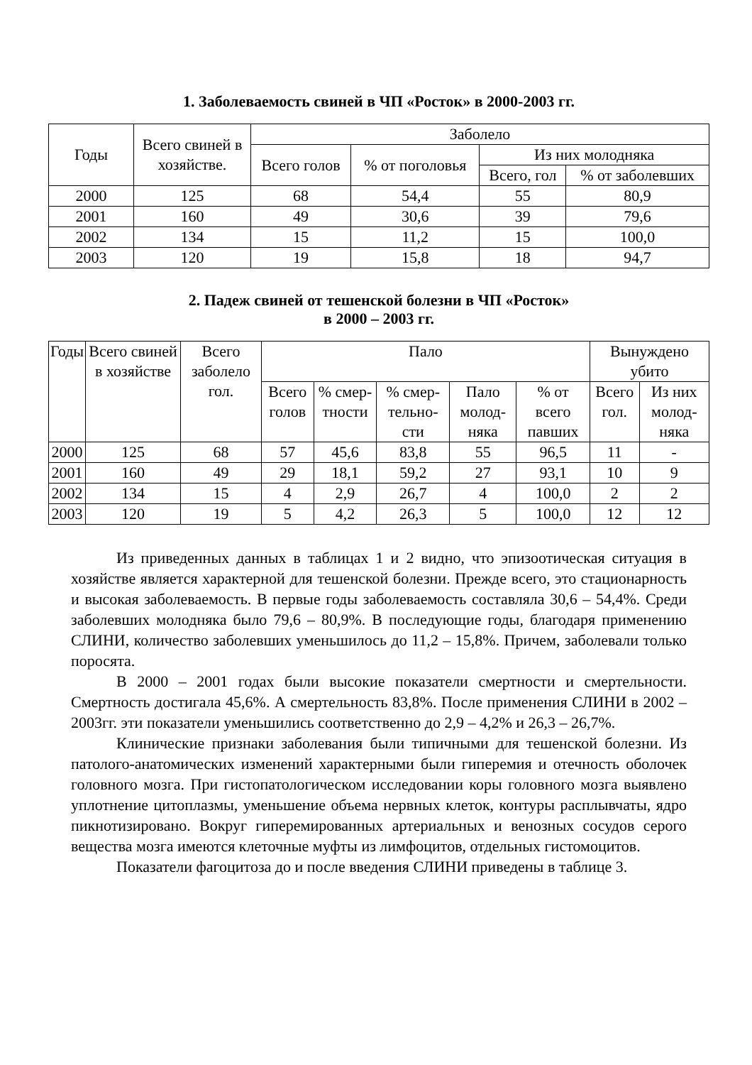1. Заболеваемость свиней в ЧП «Росток» в 2000-2003 гг.
| Годы | Всего свиней в хозяйстве. | Заболело | | | |
| --- | --- | --- | --- | --- | --- |
| | | Всего голов | % от поголовья | Из них молодняка | |
| | | | | Всего, гол | % от заболевших |
| 2000 | 125 | 68 | 54,4 | 55 | 80,9 |
| 2001 | 160 | 49 | 30,6 | 39 | 79,6 |
| 2002 | 134 | 15 | 11,2 | 15 | 100,0 |
| 2003 | 120 | 19 | 15,8 | 18 | 94,7 |
2. Падеж свиней от тешенской болезни в ЧП «Росток»
в 2000 – 2003 гг.
| Годы | Всего свиней в хозяйстве | Всего заболело гол. | Пало | | | | | Вынуждено убито | |
| --- | --- | --- | --- | --- | --- | --- | --- | --- | --- |
| | | | Всего голов | % смер-тности | % смер-тельно-сти | Пало молод-няка | % от всего павших | Всего гол. | Из них молод-няка |
| 2000 | 125 | 68 | 57 | 45,6 | 83,8 | 55 | 96,5 | 11 | - |
| 2001 | 160 | 49 | 29 | 18,1 | 59,2 | 27 | 93,1 | 10 | 9 |
| 2002 | 134 | 15 | 4 | 2,9 | 26,7 | 4 | 100,0 | 2 | 2 |
| 2003 | 120 | 19 | 5 | 4,2 | 26,3 | 5 | 100,0 | 12 | 12 |
Из приведенных данных в таблицах 1 и 2 видно, что эпизоотическая ситуация в хозяйстве является характерной для тешенской болезни. Прежде всего, это стационарность и высокая заболеваемость. В первые годы заболеваемость составляла 30,6 – 54,4%. Среди заболевших молодняка было 79,6 – 80,9%. В последующие годы, благодаря применению СЛИНИ, количество заболевших уменьшилось до 11,2 – 15,8%. Причем, заболевали только поросята.
В 2000 – 2001 годах были высокие показатели смертности и смертельности. Смертность достигала 45,6%. А смертельность 83,8%. После применения СЛИНИ в 2002 – 2003гг. эти показатели уменьшились соответственно до 2,9 – 4,2% и 26,3 – 26,7%.
Клинические признаки заболевания были типичными для тешенской болезни. Из патолого-анатомических изменений характерными были гиперемия и отечность оболочек головного мозга. При гистопатологическом исследовании коры головного мозга выявлено уплотнение цитоплазмы, уменьшение объема нервных клеток, контуры расплывчаты, ядро пикнотизировано. Вокруг гиперемированных артериальных и венозных сосудов серого вещества мозга имеются клеточные муфты из лимфоцитов, отдельных гистомоцитов.
Показатели фагоцитоза до и после введения СЛИНИ приведены в таблице 3.